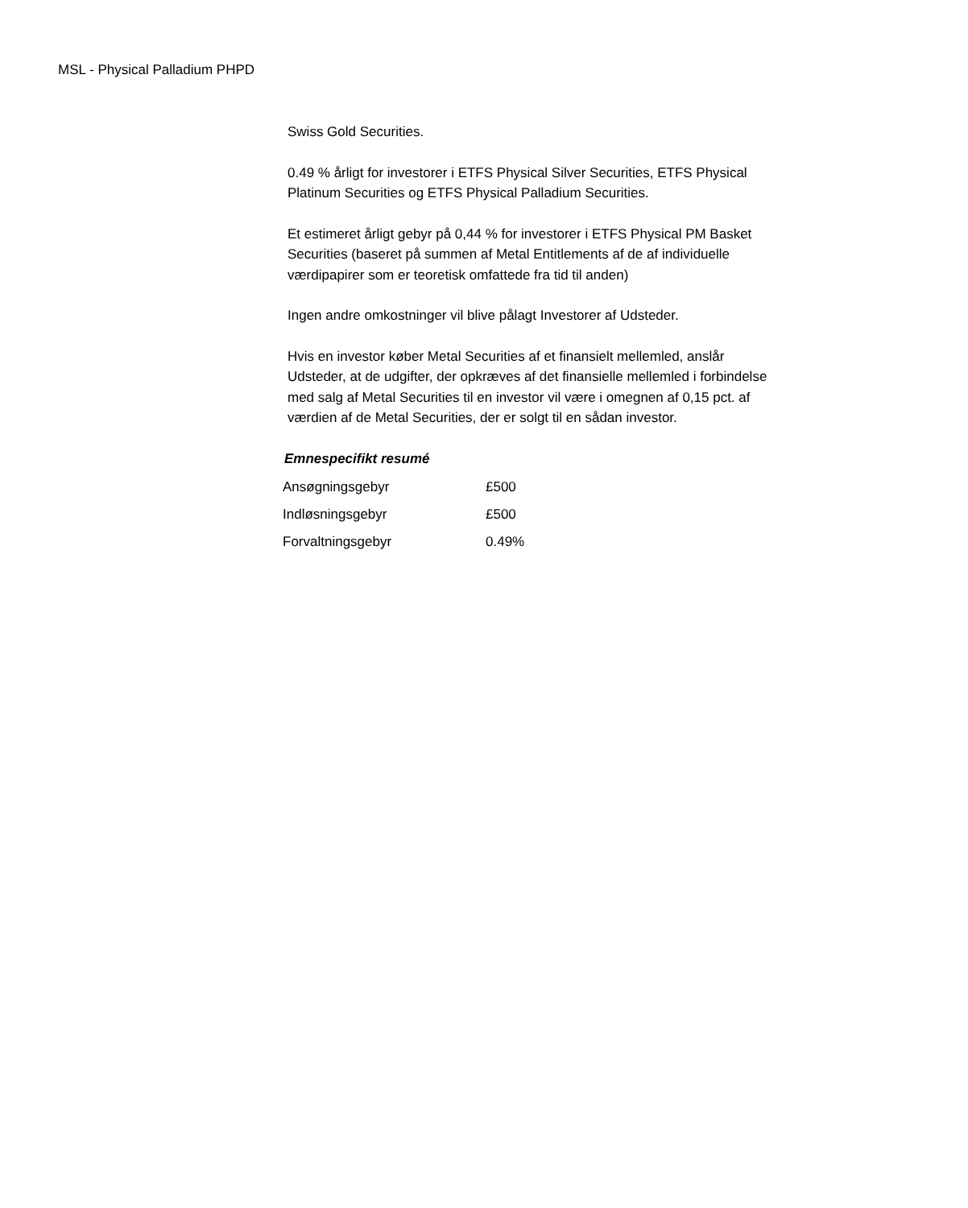MSL - Physical Palladium PHPD
Swiss Gold Securities.
0.49 % årligt for investorer i ETFS Physical Silver Securities, ETFS Physical Platinum Securities og ETFS Physical Palladium Securities.
Et estimeret årligt gebyr på 0,44 % for investorer i ETFS Physical PM Basket Securities (baseret på summen af Metal Entitlements af de af individuelle værdipapirer som er teoretisk omfattede fra tid til anden)
Ingen andre omkostninger vil blive pålagt Investorer af Udsteder.
Hvis en investor køber Metal Securities af et finansielt mellemled, anslår Udsteder, at de udgifter, der opkræves af det finansielle mellemled i forbindelse med salg af Metal Securities til en investor vil være i omegnen af 0,15 pct. af værdien af de Metal Securities, der er solgt til en sådan investor.
Emnespecifikt resumé
| Ansøgningsgebyr | £500 |
| Indløsningsgebyr | £500 |
| Forvaltningsgebyr | 0.49% |